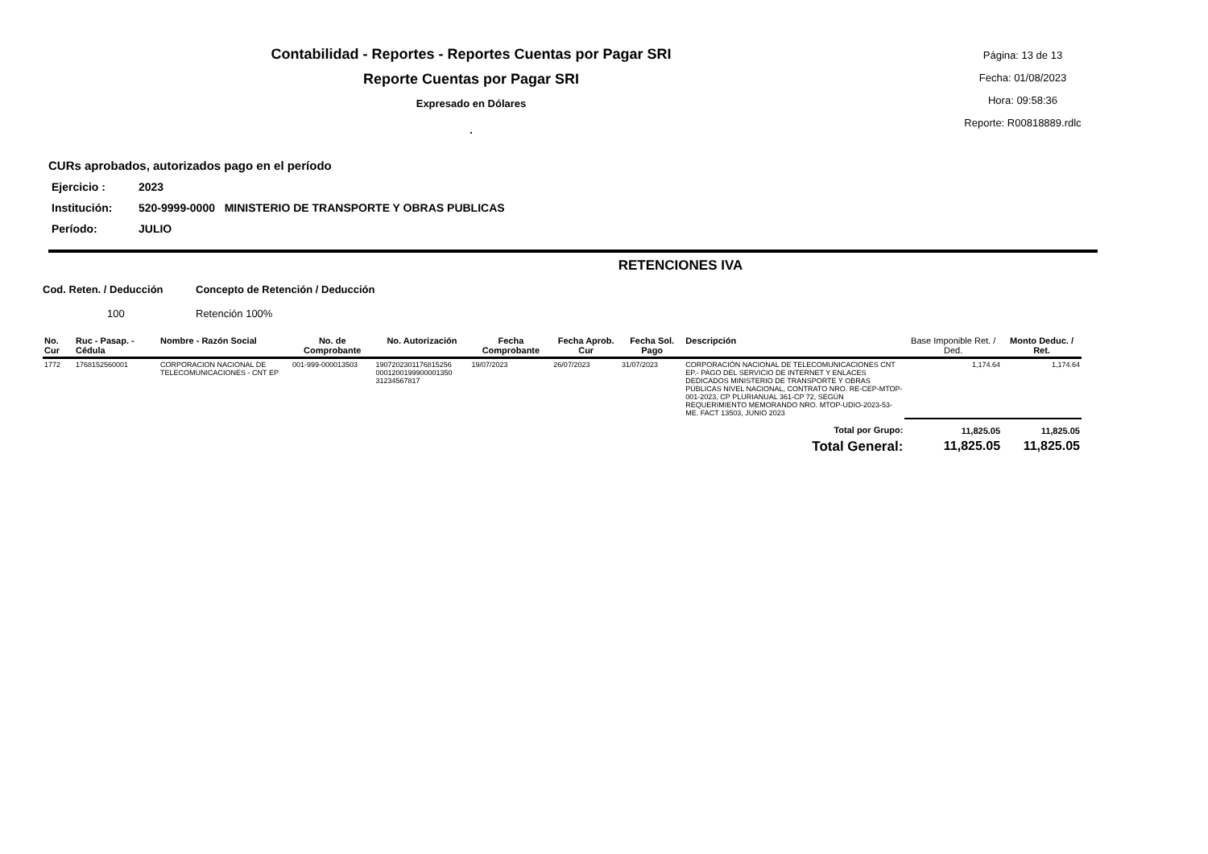Contabilidad - Reportes - Reportes Cuentas por Pagar SRI
Reporte Cuentas por Pagar SRI
Expresado en Dólares
.
Página: 13 de 13
Fecha: 01/08/2023
Hora: 09:58:36
Reporte: R00818889.rdlc
CURs aprobados, autorizados pago en el período
Ejercicio : 2023
Institución: 520-9999-0000 MINISTERIO DE TRANSPORTE Y OBRAS PUBLICAS
Período: JULIO
RETENCIONES IVA
Cod. Reten. / Deducción Concepto de Retención / Deducción
100 Retención 100%
| No. Cur | Ruc - Pasap. - Cédula | Nombre - Razón Social | No. de Comprobante | No. Autorización | Fecha Comprobante | Fecha Aprob. Cur | Fecha Sol. Pago | Descripción | Base Imponible Ret. / Ded. | Monto Deduc. / Ret. |
| --- | --- | --- | --- | --- | --- | --- | --- | --- | --- | --- |
| 1772 | 1768152560001 | CORPORACION NACIONAL DE TELECOMUNICACIONES - CNT EP | 001-999-000013503 | 1907202301176815256 0001200199900001350 31234567817 | 19/07/2023 | 26/07/2023 | 31/07/2023 | CORPORACIÓN NACIONAL DE TELECOMUNICACIONES CNT EP.- PAGO DEL SERVICIO DE INTERNET Y ENLACES DEDICADOS MINISTERIO DE TRANSPORTE Y OBRAS PÚBLICAS NIVEL NACIONAL, CONTRATO NRO. RE-CEP-MTOP-001-2023, CP PLURIANUAL 361-CP 72, SEGÚN REQUERIMIENTO MEMORANDO NRO. MTOP-UDIO-2023-53-ME. FACT 13503, JUNIO 2023 | 1,174.64 | 1,174.64 |
| Total por Grupo: | | | | | | | | | 11,825.05 | 11,825.05 |
| Total General: | | | | | | | | | 11,825.05 | 11,825.05 |